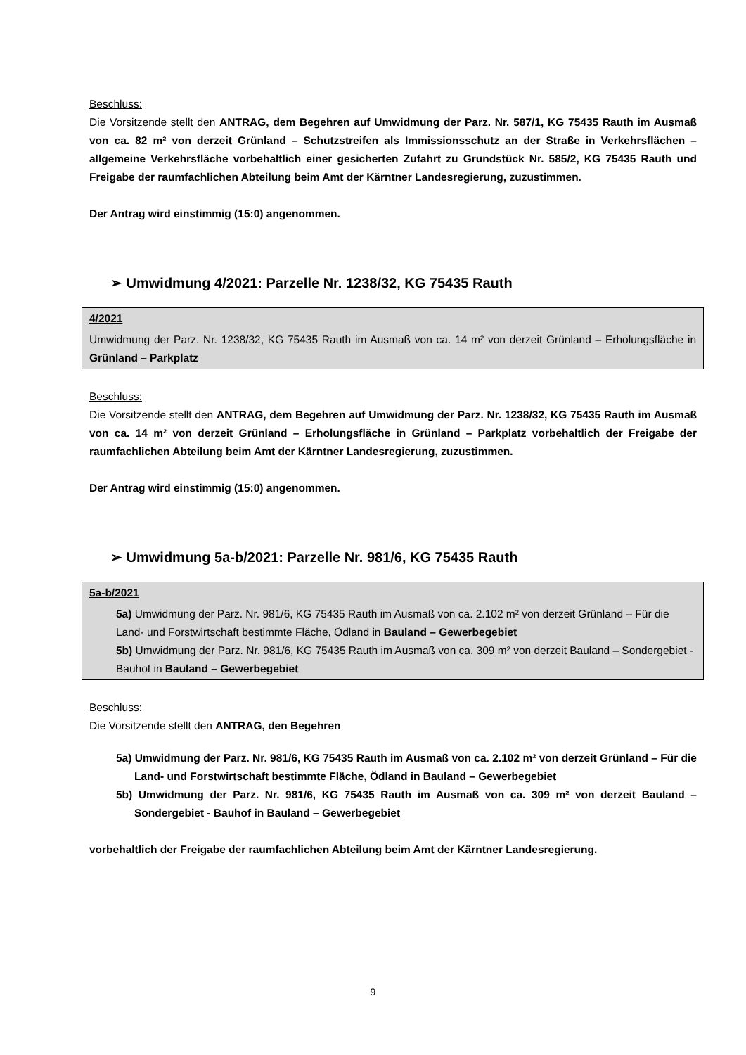Beschluss:
Die Vorsitzende stellt den ANTRAG, dem Begehren auf Umwidmung der Parz. Nr. 587/1, KG 75435 Rauth im Ausmaß von ca. 82 m² von derzeit Grünland – Schutzstreifen als Immissionsschutz an der Straße in Verkehrsflächen – allgemeine Verkehrsfläche vorbehaltlich einer gesicherten Zufahrt zu Grundstück Nr. 585/2, KG 75435 Rauth und Freigabe der raumfachlichen Abteilung beim Amt der Kärntner Landesregierung, zuzustimmen.
Der Antrag wird einstimmig (15:0) angenommen.
➢ Umwidmung 4/2021: Parzelle Nr. 1238/32, KG 75435 Rauth
4/2021
Umwidmung der Parz. Nr. 1238/32, KG 75435 Rauth im Ausmaß von ca. 14 m² von derzeit Grünland – Erholungsfläche in Grünland – Parkplatz
Beschluss:
Die Vorsitzende stellt den ANTRAG, dem Begehren auf Umwidmung der Parz. Nr. 1238/32, KG 75435 Rauth im Ausmaß von ca. 14 m² von derzeit Grünland – Erholungsfläche in Grünland – Parkplatz vorbehaltlich der Freigabe der raumfachlichen Abteilung beim Amt der Kärntner Landesregierung, zuzustimmen.
Der Antrag wird einstimmig (15:0) angenommen.
➢ Umwidmung 5a-b/2021: Parzelle Nr. 981/6, KG 75435 Rauth
5a-b/2021
5a) Umwidmung der Parz. Nr. 981/6, KG 75435 Rauth im Ausmaß von ca. 2.102 m² von derzeit Grünland – Für die Land- und Forstwirtschaft bestimmte Fläche, Ödland in Bauland – Gewerbegebiet
5b) Umwidmung der Parz. Nr. 981/6, KG 75435 Rauth im Ausmaß von ca. 309 m² von derzeit Bauland – Sondergebiet - Bauhof in Bauland – Gewerbegebiet
Beschluss:
Die Vorsitzende stellt den ANTRAG, den Begehren
5a) Umwidmung der Parz. Nr. 981/6, KG 75435 Rauth im Ausmaß von ca. 2.102 m² von derzeit Grünland – Für die Land- und Forstwirtschaft bestimmte Fläche, Ödland in Bauland – Gewerbegebiet
5b) Umwidmung der Parz. Nr. 981/6, KG 75435 Rauth im Ausmaß von ca. 309 m² von derzeit Bauland – Sondergebiet - Bauhof in Bauland – Gewerbegebiet
vorbehaltlich der Freigabe der raumfachlichen Abteilung beim Amt der Kärntner Landesregierung.
9